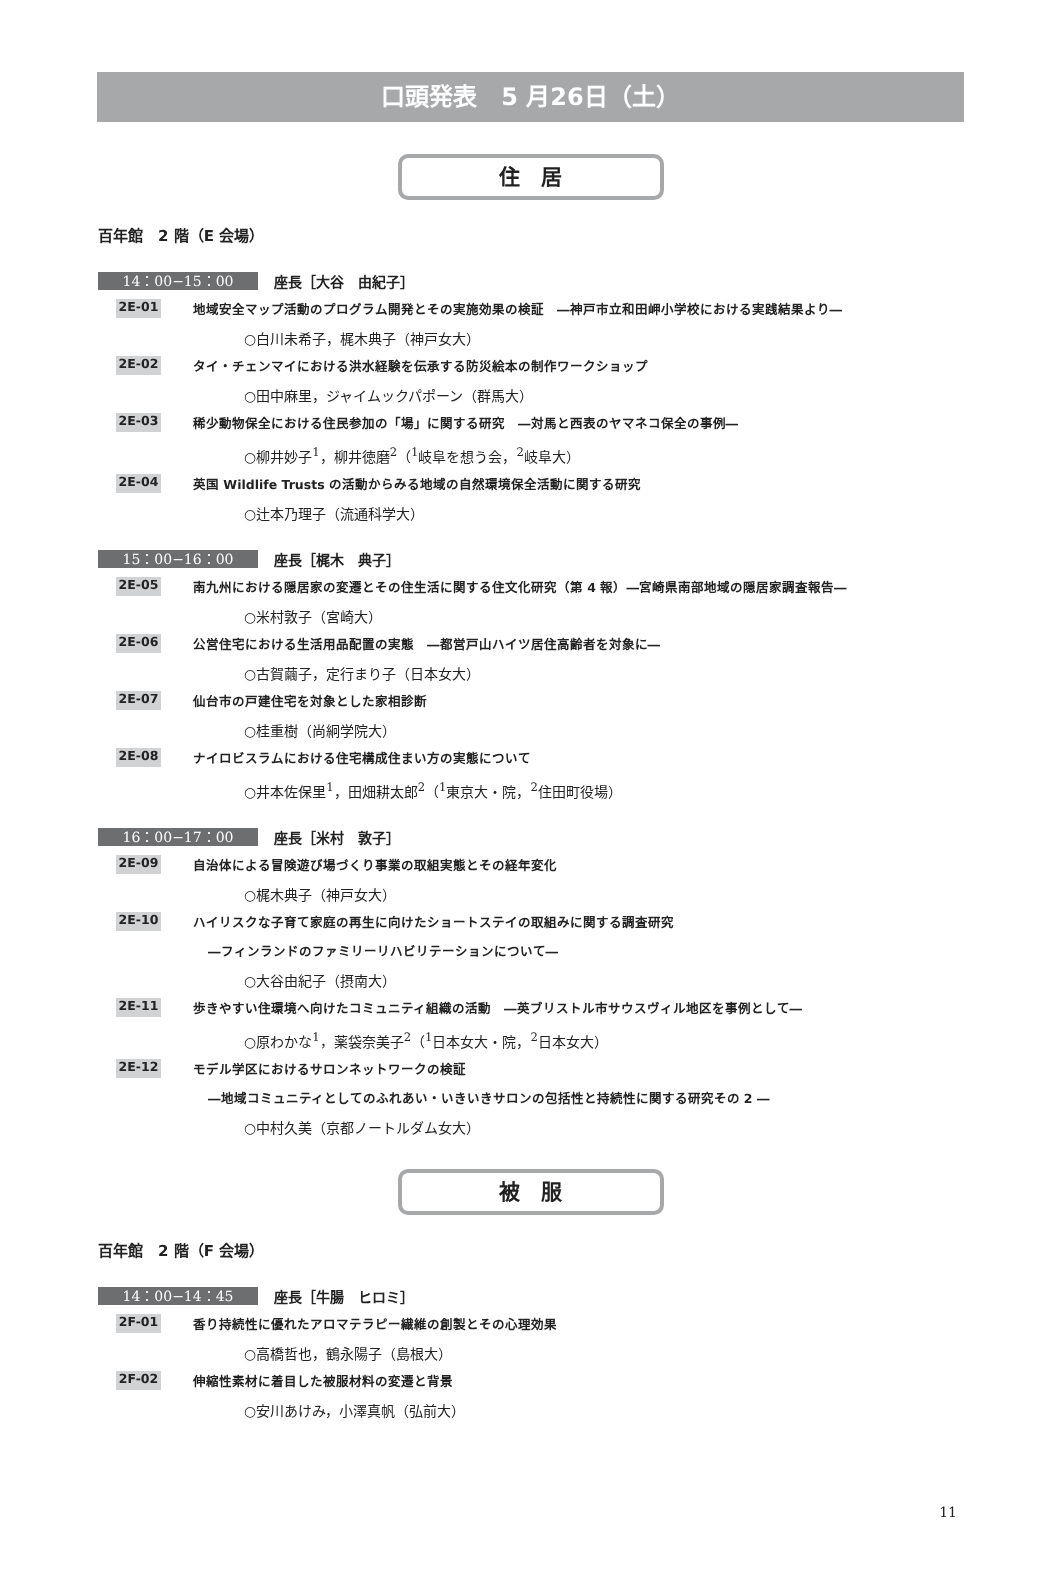口頭発表　5 月26日（土）
住　居
百年館　2 階（E 会場）
14：00−15：00 座長［大谷　由紀子］
2E-01 地域安全マップ活動のプログラム開発とその実施効果の検証　―神戸市立和田岬小学校における実践結果より―
○白川未希子，梶木典子（神戸女大）
2E-02 タイ・チェンマイにおける洪水経験を伝承する防災絵本の制作ワークショップ
○田中麻里，ジャイムックパポーン（群馬大）
2E-03 稀少動物保全における住民参加の「場」に関する研究　―対馬と西表のヤマネコ保全の事例―
○柳井妙子<sup>1</sup>，柳井徳磨<sup>2</sup>（<sup>1</sup>岐阜を想う会，<sup>2</sup>岐阜大）
2E-04 英国 Wildlife Trusts の活動からみる地域の自然環境保全活動に関する研究
○辻本乃理子（流通科学大）
15：00−16：00 座長［梶木　典子］
2E-05 南九州における隠居家の変遷とその住生活に関する住文化研究（第 4 報）―宮崎県南部地域の隠居家調査報告―
○米村敦子（宮崎大）
2E-06 公営住宅における生活用品配置の実態　―都営戸山ハイツ居住高齢者を対象に―
○古賀繭子，定行まり子（日本女大）
2E-07 仙台市の戸建住宅を対象とした家相診断
○桂重樹（尚絅学院大）
2E-08 ナイロビスラムにおける住宅構成住まい方の実態について
○井本佐保里<sup>1</sup>，田畑耕太郎<sup>2</sup>（<sup>1</sup>東京大・院，<sup>2</sup>住田町役場）
16：00−17：00 座長［米村　敦子］
2E-09 自治体による冒険遊び場づくり事業の取組実態とその経年変化
○梶木典子（神戸女大）
2E-10 ハイリスクな子育て家庭の再生に向けたショートステイの取組みに関する調査研究
―フィンランドのファミリーリハビリテーションについて―
○大谷由紀子（摂南大）
2E-11 歩きやすい住環境へ向けたコミュニティ組織の活動　―英ブリストル市サウスヴィル地区を事例として―
○原わかな<sup>1</sup>，薬袋奈美子<sup>2</sup>（<sup>1</sup>日本女大・院，<sup>2</sup>日本女大）
2E-12 モデル学区におけるサロンネットワークの検証
―地域コミュニティとしてのふれあい・いきいきサロンの包括性と持続性に関する研究その 2 ―
○中村久美（京都ノートルダム女大）
被　服
百年館　2 階（F 会場）
14：00−14：45 座長［牛腸　ヒロミ］
2F-01 香り持続性に優れたアロマテラピー繊維の創製とその心理効果
○高橋哲也，鶴永陽子（島根大）
2F-02 伸縮性素材に着目した被服材料の変遷と背景
○安川あけみ，小澤真帆（弘前大）
11